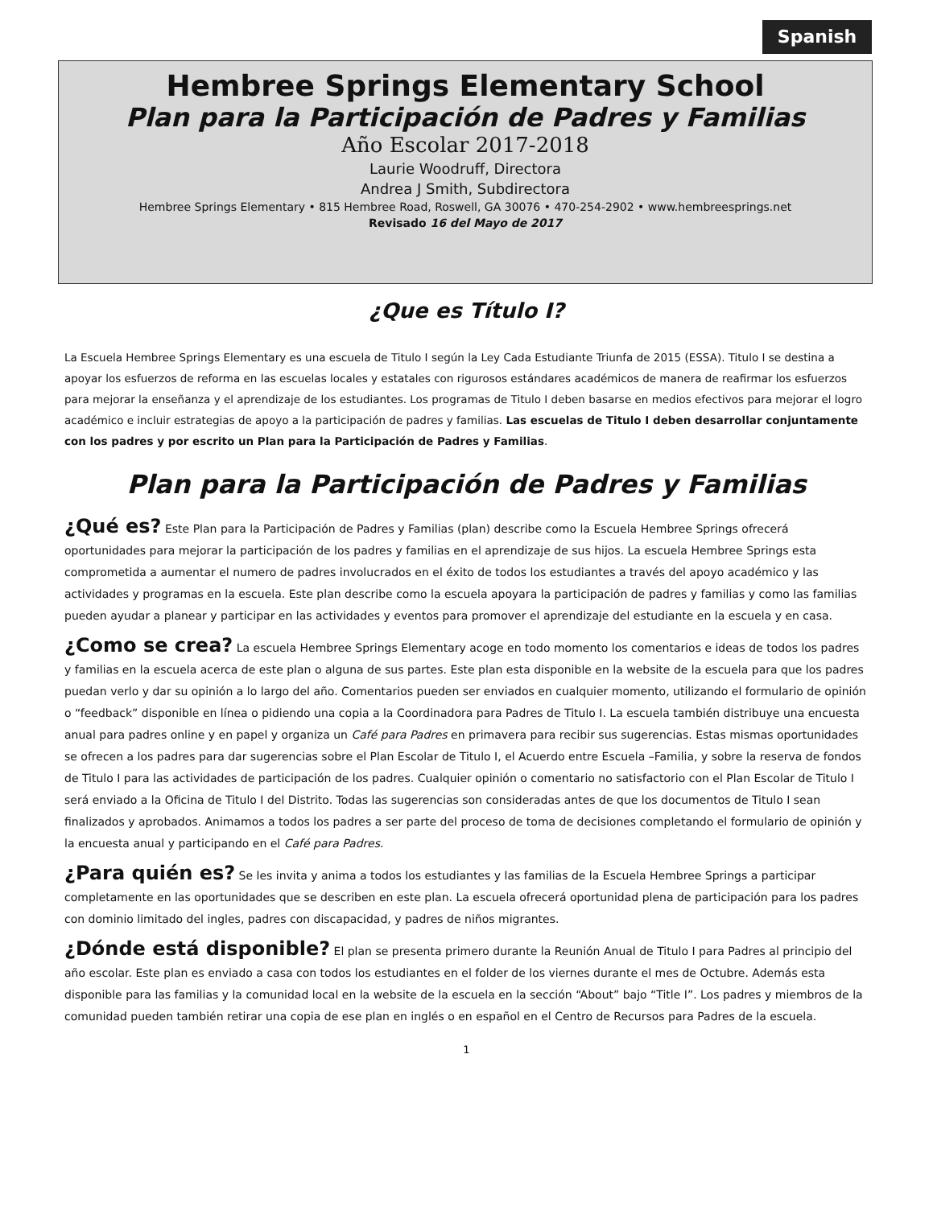Spanish
Hembree Springs Elementary School
Plan para la Participación de Padres y Familias
Año Escolar 2017-2018
Laurie Woodruff, Directora
Andrea J Smith, Subdirectora
Hembree Springs Elementary • 815 Hembree Road, Roswell, GA 30076 • 470-254-2902 • www.hembreesprings.net
Revisado 16 del Mayo de 2017
¿Que es Título I?
La Escuela Hembree Springs Elementary es una escuela de Titulo I según la Ley Cada Estudiante Triunfa de 2015 (ESSA). Titulo I se destina a apoyar los esfuerzos de reforma en las escuelas locales y estatales con rigurosos estándares académicos de manera de reafirmar los esfuerzos para mejorar la enseñanza y el aprendizaje de los estudiantes. Los programas de Titulo I deben basarse en medios efectivos para mejorar el logro académico e incluir estrategias de apoyo a la participación de padres y familias. Las escuelas de Titulo I deben desarrollar conjuntamente con los padres y por escrito un Plan para la Participación de Padres y Familias.
Plan para la Participación de Padres y Familias
¿Qué es? Este Plan para la Participación de Padres y Familias (plan) describe como la Escuela Hembree Springs ofrecerá oportunidades para mejorar la participación de los padres y familias en el aprendizaje de sus hijos. La escuela Hembree Springs esta comprometida a aumentar el numero de padres involucrados en el éxito de todos los estudiantes a través del apoyo académico y las actividades y programas en la escuela. Este plan describe como la escuela apoyara la participación de padres y familias y como las familias pueden ayudar a planear y participar en las actividades y eventos para promover el aprendizaje del estudiante en la escuela y en casa.
¿Como se crea? La escuela Hembree Springs Elementary acoge en todo momento los comentarios e ideas de todos los padres y familias en la escuela acerca de este plan o alguna de sus partes. Este plan esta disponible en la website de la escuela para que los padres puedan verlo y dar su opinión a lo largo del año. Comentarios pueden ser enviados en cualquier momento, utilizando el formulario de opinión o “feedback” disponible en línea o pidiendo una copia a la Coordinadora para Padres de Titulo I. La escuela también distribuye una encuesta anual para padres online y en papel y organiza un Café para Padres en primavera para recibir sus sugerencias. Estas mismas oportunidades se ofrecen a los padres para dar sugerencias sobre el Plan Escolar de Titulo I, el Acuerdo entre Escuela –Familia, y sobre la reserva de fondos de Titulo I para las actividades de participación de los padres. Cualquier opinión o comentario no satisfactorio con el Plan Escolar de Titulo I será enviado a la Oficina de Titulo I del Distrito. Todas las sugerencias son consideradas antes de que los documentos de Titulo I sean finalizados y aprobados. Animamos a todos los padres a ser parte del proceso de toma de decisiones completando el formulario de opinión y la encuesta anual y participando en el Café para Padres.
¿Para quién es? Se les invita y anima a todos los estudiantes y las familias de la Escuela Hembree Springs a participar completamente en las oportunidades que se describen en este plan. La escuela ofrecerá oportunidad plena de participación para los padres con dominio limitado del ingles, padres con discapacidad, y padres de niños migrantes.
¿Dónde está disponible? El plan se presenta primero durante la Reunión Anual de Titulo I para Padres al principio del año escolar. Este plan es enviado a casa con todos los estudiantes en el folder de los viernes durante el mes de Octubre. Además esta disponible para las familias y la comunidad local en la website de la escuela en la sección “About” bajo “Title I”. Los padres y miembros de la comunidad pueden también retirar una copia de ese plan en inglés o en español en el Centro de Recursos para Padres de la escuela.
1